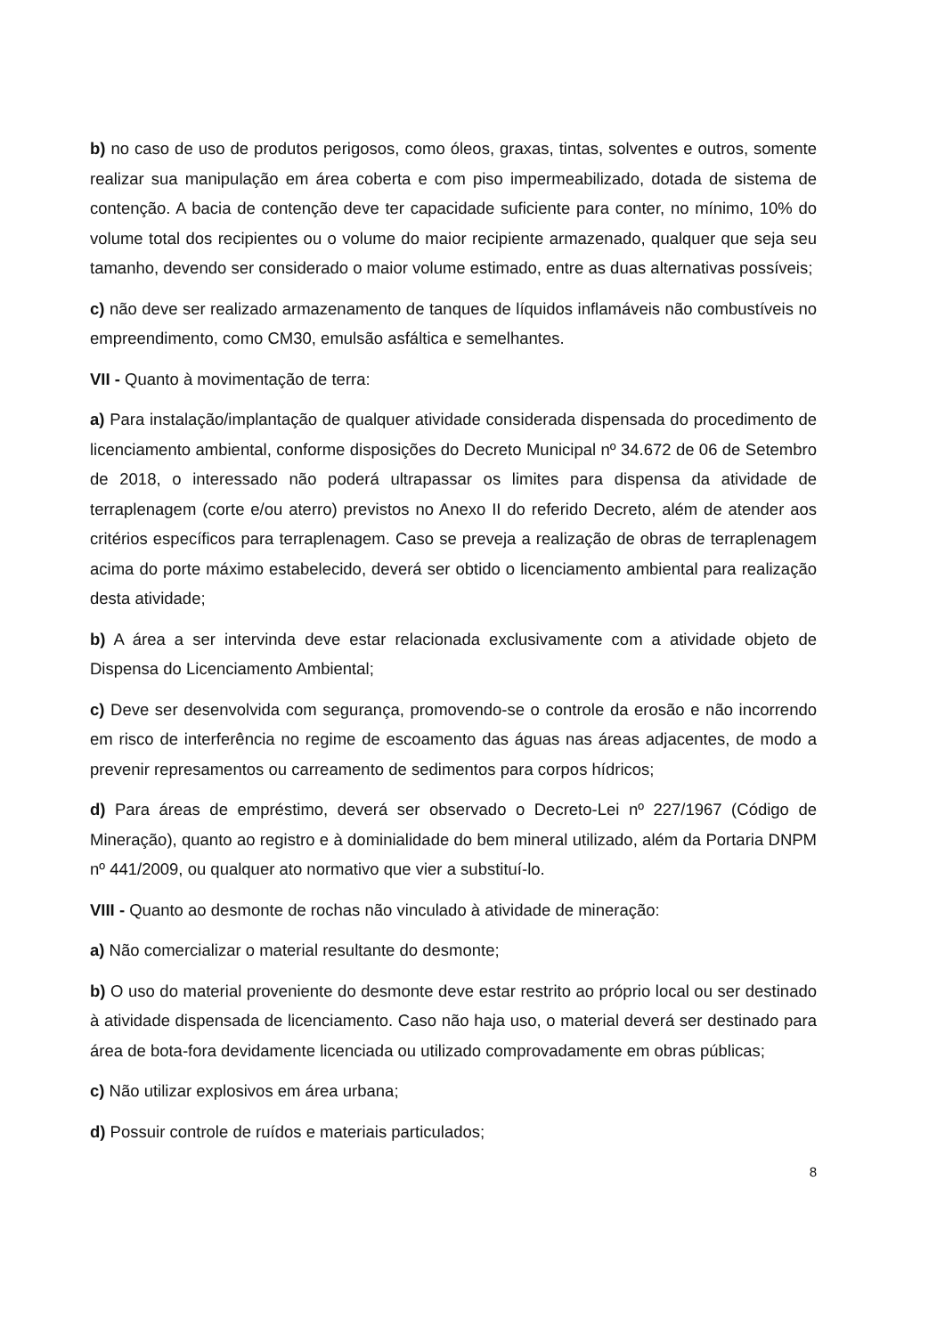b) no caso de uso de produtos perigosos, como óleos, graxas, tintas, solventes e outros, somente realizar sua manipulação em área coberta e com piso impermeabilizado, dotada de sistema de contenção. A bacia de contenção deve ter capacidade suficiente para conter, no mínimo, 10% do volume total dos recipientes ou o volume do maior recipiente armazenado, qualquer que seja seu tamanho, devendo ser considerado o maior volume estimado, entre as duas alternativas possíveis;
c) não deve ser realizado armazenamento de tanques de líquidos inflamáveis não combustíveis no empreendimento, como CM30, emulsão asfáltica e semelhantes.
VII - Quanto à movimentação de terra:
a) Para instalação/implantação de qualquer atividade considerada dispensada do procedimento de licenciamento ambiental, conforme disposições do Decreto Municipal nº 34.672 de 06 de Setembro de 2018, o interessado não poderá ultrapassar os limites para dispensa da atividade de terraplenagem (corte e/ou aterro) previstos no Anexo II do referido Decreto, além de atender aos critérios específicos para terraplenagem. Caso se preveja a realização de obras de terraplenagem acima do porte máximo estabelecido, deverá ser obtido o licenciamento ambiental para realização desta atividade;
b) A área a ser intervinda deve estar relacionada exclusivamente com a atividade objeto de Dispensa do Licenciamento Ambiental;
c) Deve ser desenvolvida com segurança, promovendo-se o controle da erosão e não incorrendo em risco de interferência no regime de escoamento das águas nas áreas adjacentes, de modo a prevenir represamentos ou carreamento de sedimentos para corpos hídricos;
d) Para áreas de empréstimo, deverá ser observado o Decreto-Lei nº 227/1967 (Código de Mineração), quanto ao registro e à dominialidade do bem mineral utilizado, além da Portaria DNPM nº 441/2009, ou qualquer ato normativo que vier a substituí-lo.
VIII - Quanto ao desmonte de rochas não vinculado à atividade de mineração:
a) Não comercializar o material resultante do desmonte;
b) O uso do material proveniente do desmonte deve estar restrito ao próprio local ou ser destinado à atividade dispensada de licenciamento. Caso não haja uso, o material deverá ser destinado para área de bota-fora devidamente licenciada ou utilizado comprovadamente em obras públicas;
c) Não utilizar explosivos em área urbana;
d) Possuir controle de ruídos e materiais particulados;
8